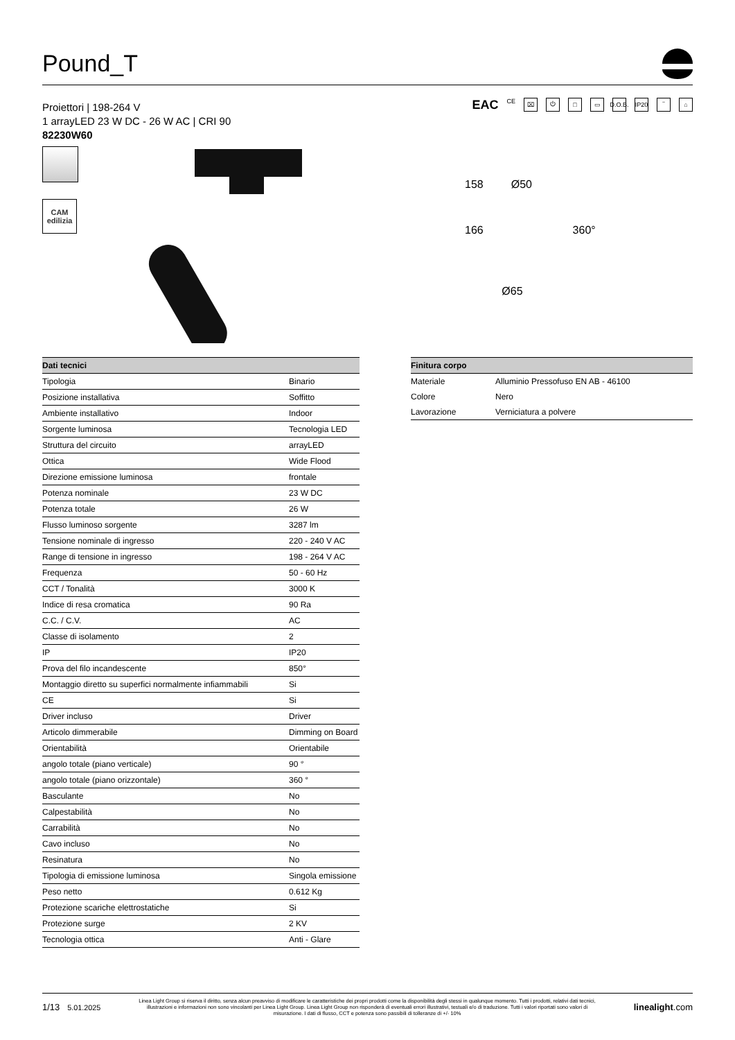Pound_T
Proiettori | 198-264 V
1 arrayLED 23 W DC - 26 W AC | CRI 90
82230W60
EAC CE ⌧ ⏻ □ ▭ D.O.B. IP20 ‾ ⌂
CAM
edilizia
158 Ø50
166 360°
Ø65
| Dati tecnici | |
| --- | --- |
| Tipologia | Binario |
| Posizione installativa | Soffitto |
| Ambiente installativo | Indoor |
| Sorgente luminosa | Tecnologia LED |
| Struttura del circuito | arrayLED |
| Ottica | Wide Flood |
| Direzione emissione luminosa | frontale |
| Potenza nominale | 23 W DC |
| Potenza totale | 26 W |
| Flusso luminoso sorgente | 3287 lm |
| Tensione nominale di ingresso | 220 - 240 V AC |
| Range di tensione in ingresso | 198 - 264 V AC |
| Frequenza | 50 - 60 Hz |
| CCT / Tonalità | 3000 K |
| Indice di resa cromatica | 90 Ra |
| C.C. / C.V. | AC |
| Classe di isolamento | 2 |
| IP | IP20 |
| Prova del filo incandescente | 850° |
| Montaggio diretto su superfici normalmente infiammabili | Si |
| CE | Si |
| Driver incluso | Driver |
| Articolo dimmerabile | Dimming on Board |
| Orientabilità | Orientabile |
| angolo totale (piano verticale) | 90 ° |
| angolo totale (piano orizzontale) | 360 ° |
| Basculante | No |
| Calpestabilità | No |
| Carrabilità | No |
| Cavo incluso | No |
| Resinatura | No |
| Tipologia di emissione luminosa | Singola emissione |
| Peso netto | 0.612 Kg |
| Protezione scariche elettrostatiche | Si |
| Protezione surge | 2 KV |
| Tecnologia ottica | Anti - Glare |
| Finitura corpo | |
| --- | --- |
| Materiale | Alluminio Pressofuso EN AB - 46100 |
| Colore | Nero |
| Lavorazione | Verniciatura a polvere |
1/13 5.01.2025
Linea Light Group si riserva il diritto, senza alcun preavviso di modificare le caratteristiche dei propri prodotti come la disponibilità degli stessi in qualunque momento. Tutti i prodotti, relativi dati tecnici, illustrazioni e informazioni non sono vincolanti per Linea Light Group. Linea Light Group non risponderà di eventuali errori illustrativi, testuali e/o di traduzione. Tutti i valori riportati sono valori di misurazione. I dati di flusso, CCT e potenza sono passibili di tolleranze di +/- 10%
linealight.com